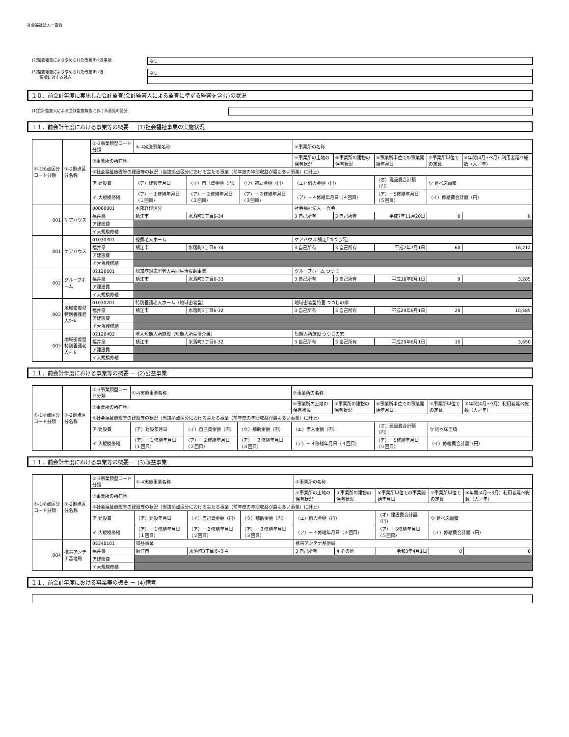社会福祉法人一喜会
(2)監査報告により求められた改善すべき事項 なし
(3)監査報告により求められた改善すべき
　　事項に対する対応
なし
１０．前会計年度に実施した会計監査(会計監査人による監査に準ずる監査を含む)の状況
(1)会計監査人による会計監査報告における意見の区分
１１．前会計年度における事業等の概要 － (1)社会福祉事業の実施状況
| ①-1拠点区分コード分類 | ①-2拠点区分名称 | ①-3事業類型コード分類 | ①-4実施事業名称 | | | ②事業所の名称 | | | | |
| | | ③事業所の所在地 | | | | ④事業所の土地の保有状況 | ⑤事業所の建物の保有状況 | ⑥事業所単位での事業開始年月日 | ⑦事業所単位での定員 | ⑧年間(4月～3月）利用者延べ総数（人／年） |
| | | ⑨社会福祉施設等の建設等の状況（当該拠点区分における主たる事業（前年度の年間収益が最も多い事業）に計上） | | | | | | | | |
| | | ア 建設費 | （ア）建設年月日 | （イ）自己資金額（円） | （ウ）補助金額（円） | （エ）借入金額（円） | | （オ）建設費合計額（円） | ウ 延べ床面積 | |
| | | イ 大規模修繕 | （ア）－１修繕年月日（１回目） | （ア）－２修繕年月日（２回目） | （ア）－３修繕年月日（３回目） | （ア）－４修繕年月日（４回目） | | （ア）－5修繕年月日（５回目） | （イ）修繕費合計額（円） | |
| 001 | ケアハウス | 00000001 | 本部経理区分 | | | 社会福祉法人 一喜会 | | | | |
| | | 福井県 | 鯖江市 | 水落町3丁目6-34 | | 3 自己所有 | 3 自己所有 | 平成7年11月20日 | 0 | 0 |
| | | ア建設費 | | | | | | | | |
| | | イ大規模修繕 | | | | | | | | |
| 001 | ケアハウス | 01030301 | 軽費老人ホーム | | | ケアハウス 鯖江｢つつじ苑｣ | | | | |
| | | 福井県 | 鯖江市 | 水落町3丁目6-34 | | 3 自己所有 | 3 自己所有 | 平成7年7月1日 | 60 | 16,212 |
| | | ア建設費 | | | | | | | | |
| | | イ大規模修繕 | | | | | | | | |
| 002 | グループホーム | 02120601 | 認知症対応型老人共同生活援助事業 | | | グループホーム つつじ | | | | |
| | | 福井県 | 鯖江市 | 水落町3丁目6-33 | | 3 自己所有 | 3 自己所有 | 平成18年8月1日 | 9 | 3,285 |
| | | ア建設費 | | | | | | | | |
| | | イ大規模修繕 | | | | | | | | |
| 003 | 地域密着型特別養護老人ﾎｰﾑ | 01030201 | 特別養護老人ホーム（地域密着型） | | | 地域密着型特養 つつじの家 | | | | |
| | | 福井県 | 鯖江市 | 水落町3丁目6-32 | | 3 自己所有 | 3 自己所有 | 平成29年6月1日 | 29 | 10,585 |
| | | ア建設費 | | | | | | | | |
| | | イ大規模修繕 | | | | | | | | |
| 003 | 地域密着型特別養護老人ﾎｰﾑ | 02120402 | 老人短期入所施設（短期入所生活介護） | | | 短期入所施設 つつじの家 | | | | |
| | | 福井県 | 鯖江市 | 水落町3丁目6-32 | | 3 自己所有 | 3 自己所有 | 平成29年6月1日 | 10 | 3,650 |
| | | ア建設費 | | | | | | | | |
| | | イ大規模修繕 | | | | | | | | |
１１．前会計年度における事業等の概要 － (2)公益事業
| ①-1拠点区分コード分類 | ①-2拠点区分名称 | ①-3事業類型コード分類 | ①-4実施事業名称 | | | ②事業所の名称 | | | | |
| | | ③事業所の所在地 | | | | ④事業所の土地の保有状況 | ⑤事業所の建物の保有状況 | ⑥事業所単位での事業開始年月日 | ⑦事業所単位での定員 | ⑧年間(4月～3月）利用者延べ総数（人／年） |
| | | ⑨社会福祉施設等の建設等の状況（当該拠点区分における主たる事業（前年度の年間収益が最も多い事業）に計上） | | | | | | | | |
| | | ア 建設費 | （ア）建設年月日 | （イ）自己資金額（円） | （ウ）補助金額（円） | （エ）借入金額（円） | | （オ）建設費合計額（円） | ウ 延べ床面積 | |
| | | イ 大規模修繕 | （ア）－１修繕年月日（１回目） | （ア）－２修繕年月日（２回目） | （ア）－３修繕年月日（３回目） | （ア）－４修繕年月日（４回目） | | （ア）－5修繕年月日（５回目） | （イ）修繕費合計額（円） | |
１１．前会計年度における事業等の概要 － (3)収益事業
| ①-1拠点区分コード分類 | ①-2拠点区分名称 | ①-3事業類型コード分類 | ①-4実施事業名称 | | | ②事業所の名称 | | | | |
| | | ③事業所の所在地 | | | | ④事業所の土地の保有状況 | ⑤事業所の建物の保有状況 | ⑥事業所単位での事業開始年月日 | ⑦事業所単位での定員 | ⑧年間(4月～3月）利用者延べ総数（人／年） |
| | | ⑨社会福祉施設等の建設等の状況（当該拠点区分における主たる事業（前年度の年間収益が最も多い事業）に計上） | | | | | | | | |
| | | ア 建設費 | （ア）建設年月日 | （イ）自己資金額（円） | （ウ）補助金額（円） | （エ）借入金額（円） | | （オ）建設費合計額（円） | ウ 延べ床面積 | |
| | | イ 大規模修繕 | （ア）－１修繕年月日（１回目） | （ア）－２修繕年月日（２回目） | （ア）－３修繕年月日（３回目） | （ア）－４修繕年月日（４回目） | | （ア）－5修繕年月日（５回目） | （イ）修繕費合計額（円） | |
| 004 | 携帯アンテナ基地局 | 05340101 | 収益事業 | | | 携帯アンテナ基地局 | | | | |
| | | 福井県 | 鯖江市 | 水落町3丁目６-３４ | | 3 自己所有 | 4 その他 | 令和3年4月1日 | 0 | 0 |
| | | ア建設費 | | | | | | | | |
| | | イ大規模修繕 | | | | | | | | |
１１．前会計年度における事業等の概要 － (4)備考